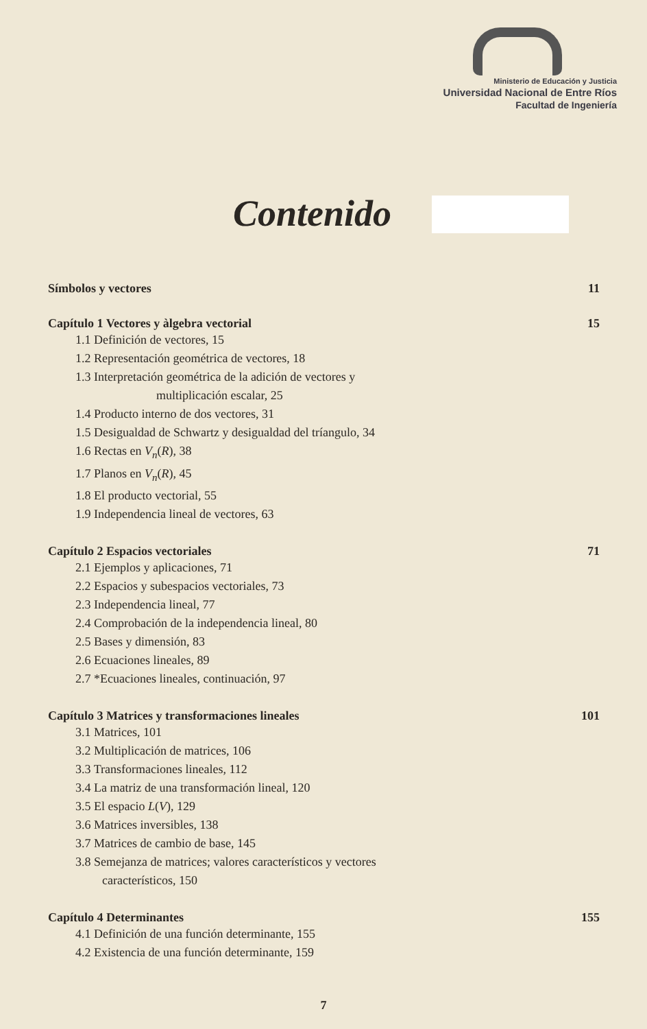Ministerio de Educación y Justicia
Universidad Nacional de Entre Ríos
Facultad de Ingeniería
Contenido
Símbolos y vectores 11
Capítulo 1 Vectores y àlgebra vectorial 15
1.1 Definición de vectores, 15
1.2 Representación geométrica de vectores, 18
1.3 Interpretación geométrica de la adición de vectores y
multiplicación escalar, 25
1.4 Producto interno de dos vectores, 31
1.5 Desigualdad de Schwartz y desigualdad del tríangulo, 34
1.6 Rectas en V<sub>n</sub>(R), 38
1.7 Planos en V<sub>n</sub>(R), 45
1.8 El producto vectorial, 55
1.9 Independencia lineal de vectores, 63
Capítulo 2 Espacios vectoriales 71
2.1 Ejemplos y aplicaciones, 71
2.2 Espacios y subespacios vectoriales, 73
2.3 Independencia lineal, 77
2.4 Comprobación de la independencia lineal, 80
2.5 Bases y dimensión, 83
2.6 Ecuaciones lineales, 89
2.7 *Ecuaciones lineales, continuación, 97
Capítulo 3 Matrices y transformaciones lineales 101
3.1 Matrices, 101
3.2 Multiplicación de matrices, 106
3.3 Transformaciones lineales, 112
3.4 La matriz de una transformación lineal, 120
3.5 El espacio L(V), 129
3.6 Matrices inversibles, 138
3.7 Matrices de cambio de base, 145
3.8 Semejanza de matrices; valores característicos y vectores
característicos, 150
Capítulo 4 Determinantes 155
4.1 Definición de una función determinante, 155
4.2 Existencia de una función determinante, 159
7